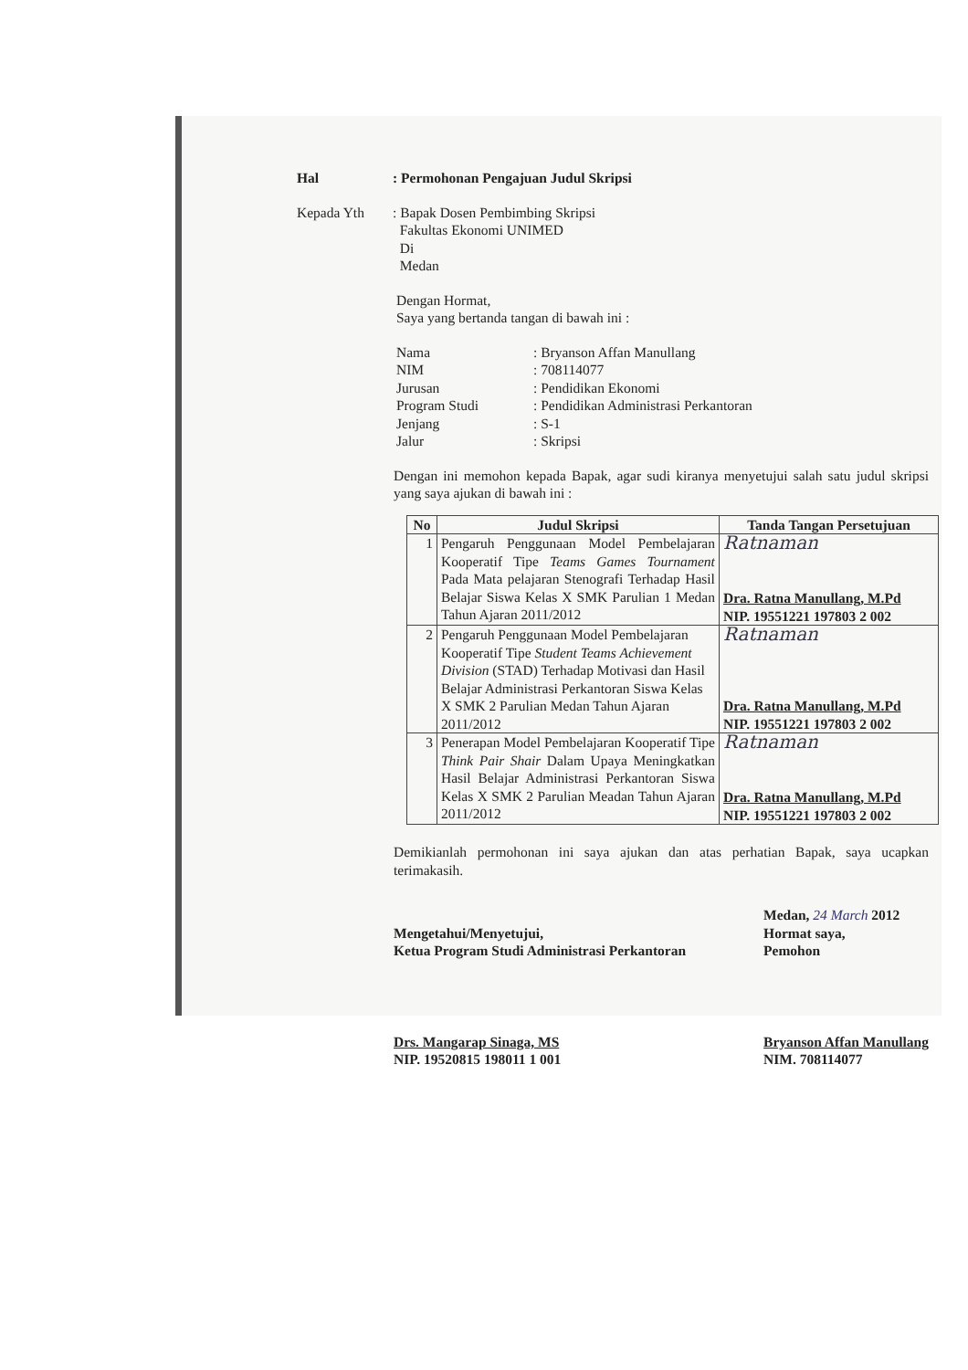Hal: Permohonan Pengajuan Judul Skripsi
Kepada Yth: Bapak Dosen Pembimbing Skripsi
Fakultas Ekonomi UNIMED
Di
Medan
Dengan Hormat,
Saya yang bertanda tangan di bawah ini :
Nama: Bryanson Affan Manullang
NIM: 708114077
Jurusan: Pendidikan Ekonomi
Program Studi: Pendidikan Administrasi Perkantoran
Jenjang: S-1
Jalur: Skripsi
Dengan ini memohon kepada Bapak, agar sudi kiranya menyetujui salah satu judul skripsi yang saya ajukan di bawah ini :
| No | Judul Skripsi | Tanda Tangan Persetujuan |
| --- | --- | --- |
| 1 | Pengaruh Penggunaan Model Pembelajaran Kooperatif Tipe Teams Games Tournament Pada Mata pelajaran Stenografi Terhadap Hasil Belajar Siswa Kelas X SMK Parulian 1 Medan Tahun Ajaran 2011/2012 | Ratnaman Dra. Ratna Manullang, M.Pd NIP. 19551221 197803 2 002 |
| 2 | Pengaruh Penggunaan Model Pembelajaran Kooperatif Tipe Student Teams Achievement Division (STAD) Terhadap Motivasi dan Hasil Belajar Administrasi Perkantoran Siswa Kelas X SMK 2 Parulian Medan Tahun Ajaran 2011/2012 | Ratnaman Dra. Ratna Manullang, M.Pd NIP. 19551221 197803 2 002 |
| 3 | Penerapan Model Pembelajaran Kooperatif Tipe Think Pair Shair Dalam Upaya Meningkatkan Hasil Belajar Administrasi Perkantoran Siswa Kelas X SMK 2 Parulian Meadan Tahun Ajaran 2011/2012 | Ratnaman Dra. Ratna Manullang, M.Pd NIP. 19551221 197803 2 002 |
Demikianlah permohonan ini saya ajukan dan atas perhatian Bapak, saya ucapkan terimakasih.
Mengetahui/Menyetujui,
Ketua Program Studi Administrasi Perkantoran
Drs. Mangarap Sinaga, MS
NIP. 19520815 198011 1 001
Medan, 24 March 2012
Hormat saya,
Pemohon
Bryanson Affan Manullang
NIM. 708114077